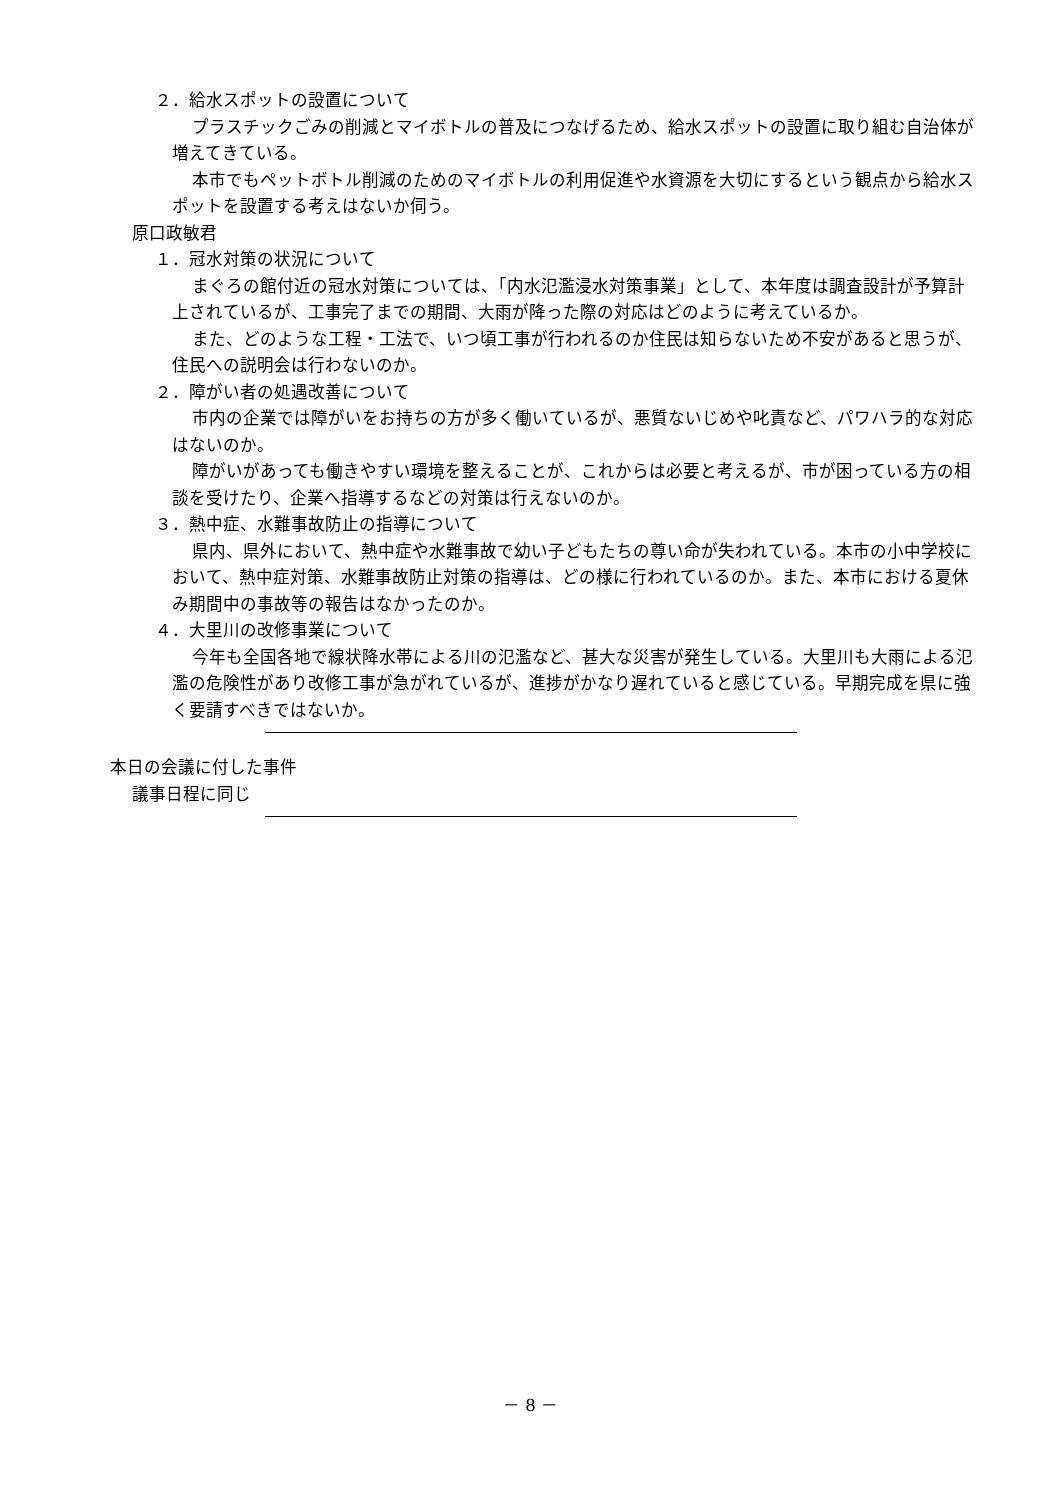２．給水スポットの設置について
プラスチックごみの削減とマイボトルの普及につなげるため、給水スポットの設置に取り組む自治体が増えてきている。
本市でもペットボトル削減のためのマイボトルの利用促進や水資源を大切にするという観点から給水スポットを設置する考えはないか伺う。
原口政敏君
１．冠水対策の状況について
まぐろの館付近の冠水対策については、「内水氾濫浸水対策事業」として、本年度は調査設計が予算計上されているが、工事完了までの期間、大雨が降った際の対応はどのように考えているか。
また、どのような工程・工法で、いつ頃工事が行われるのか住民は知らないため不安があると思うが、住民への説明会は行わないのか。
２．障がい者の処遇改善について
市内の企業では障がいをお持ちの方が多く働いているが、悪質ないじめや叱責など、パワハラ的な対応はないのか。
障がいがあっても働きやすい環境を整えることが、これからは必要と考えるが、市が困っている方の相談を受けたり、企業へ指導するなどの対策は行えないのか。
３．熱中症、水難事故防止の指導について
県内、県外において、熱中症や水難事故で幼い子どもたちの尊い命が失われている。本市の小中学校において、熱中症対策、水難事故防止対策の指導は、どの様に行われているのか。また、本市における夏休み期間中の事故等の報告はなかったのか。
４．大里川の改修事業について
今年も全国各地で線状降水帯による川の氾濫など、甚大な災害が発生している。大里川も大雨による氾濫の危険性があり改修工事が急がれているが、進捗がかなり遅れていると感じている。早期完成を県に強く要請すべきではないか。
本日の会議に付した事件
議事日程に同じ
－ 8 －